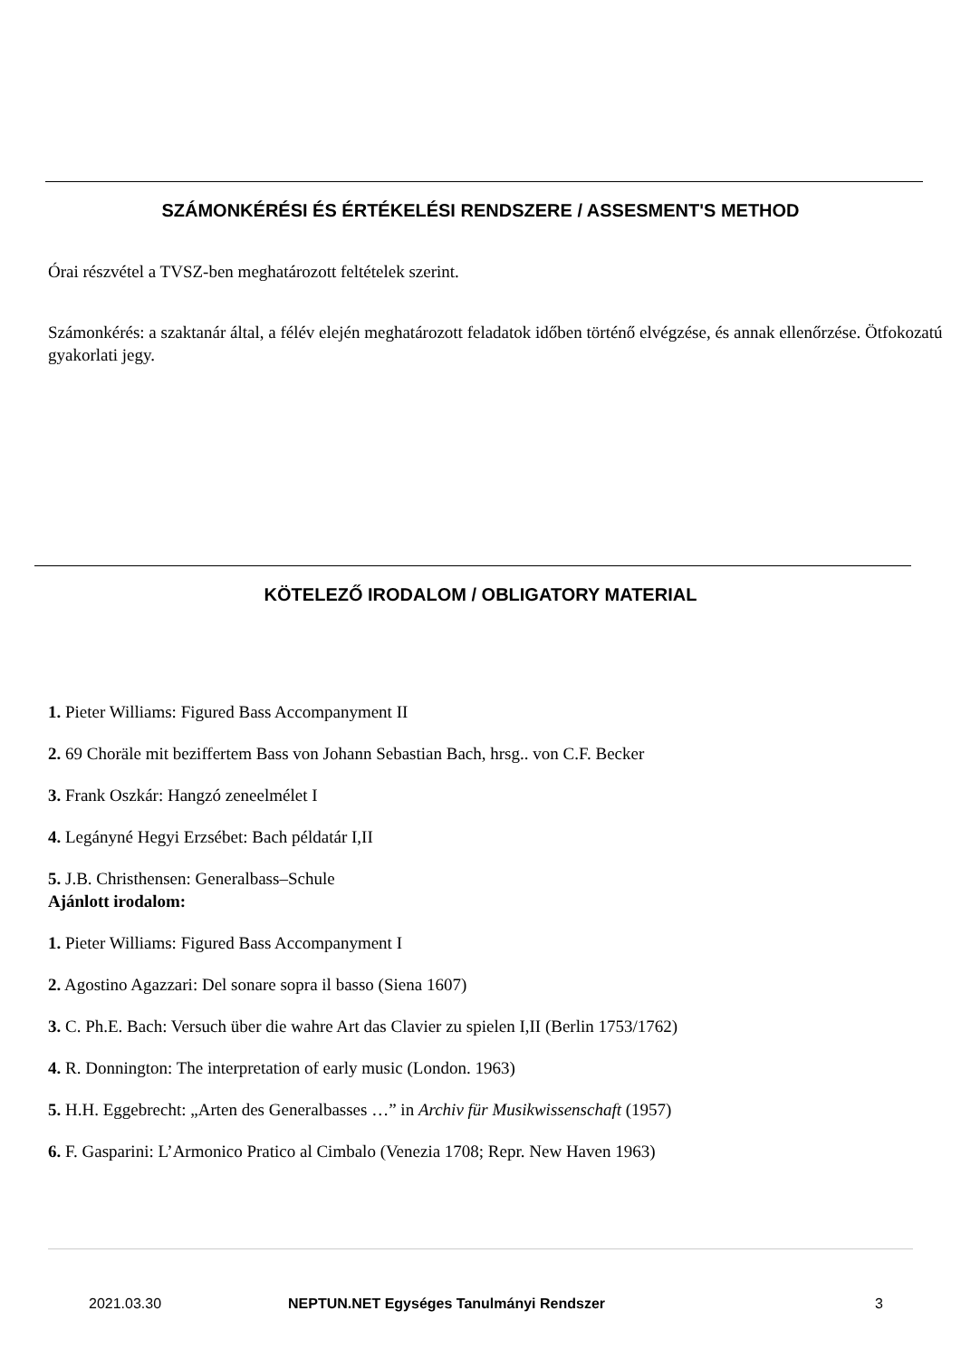SZÁMONKÉRÉSI ÉS ÉRTÉKELÉSI RENDSZERE / ASSESMENT'S METHOD
Órai részvétel a TVSZ-ben meghatározott feltételek szerint.
Számonkérés: a szaktanár által, a félév elején meghatározott feladatok időben történő elvégzése, és annak ellenőrzése. Ötfokozatú gyakorlati jegy.
KÖTELEZŐ IRODALOM / OBLIGATORY MATERIAL
1. Pieter Williams: Figured Bass Accompanyment II
2. 69 Choräle mit beziffertem Bass von Johann Sebastian Bach, hrsg.. von C.F. Becker
3. Frank Oszkár: Hangzó zeneelmélet I
4. Legányné Hegyi Erzsébet: Bach példatár I,II
5. J.B. Christhensen: Generalbass–Schule
Ajánlott irodalom:
1. Pieter Williams: Figured Bass Accompanyment I
2. Agostino Agazzari: Del sonare sopra il basso (Siena 1607)
3. C. Ph.E. Bach: Versuch über die wahre Art das Clavier zu spielen I,II (Berlin 1753/1762)
4. R. Donnington: The interpretation of early music (London. 1963)
5. H.H. Eggebrecht: „Arten des Generalbasses …” in Archiv für Musikwissenschaft (1957)
6. F. Gasparini: L’Armonico Pratico al Cimbalo (Venezia 1708; Repr. New Haven 1963)
2021.03.30 NEPTUN.NET Egységes Tanulmányi Rendszer 3